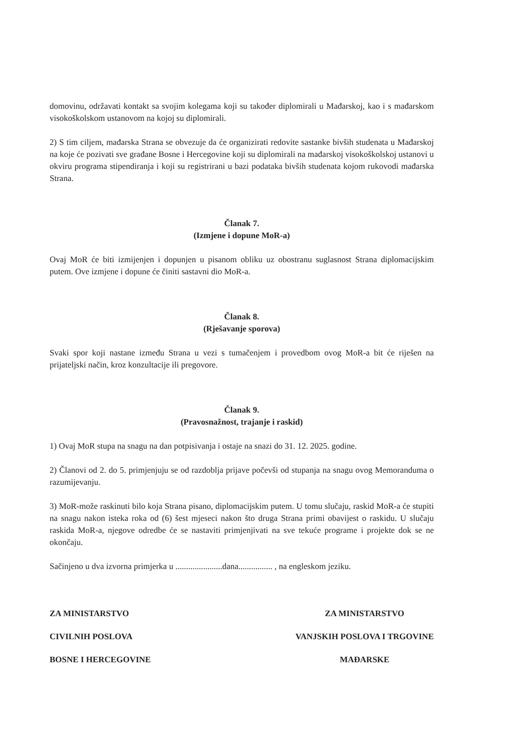domovinu, održavati kontakt sa svojim kolegama koji su također diplomirali u Mađarskoj, kao i s mađarskom visokoškolskom ustanovom na kojoj su diplomirali.
2) S tim ciljem, mađarska Strana se obvezuje da će organizirati redovite sastanke bivših studenata u Mađarskoj na koje će pozivati sve građane Bosne i Hercegovine koji su diplomirali na mađarskoj visokoškolskoj ustanovi u okviru programa stipendiranja i koji su registrirani u bazi podataka bivših studenata kojom rukovodi mađarska Strana.
Članak 7.
(Izmjene i dopune MoR-a)
Ovaj MoR će biti izmijenjen i dopunjen u pisanom obliku uz obostranu suglasnost Strana diplomacijskim putem. Ove izmjene i dopune će činiti sastavni dio MoR-a.
Članak 8.
(Rješavanje sporova)
Svaki spor koji nastane između Strana u vezi s tumačenjem i provedbom ovog MoR-a bit će riješen na prijateljski način, kroz konzultacije ili pregovore.
Članak 9.
(Pravosnažnost, trajanje i raskid)
1) Ovaj MoR stupa na snagu na dan potpisivanja i ostaje na snazi do 31. 12. 2025. godine.
2) Članovi od 2. do 5. primjenjuju se od razdoblja prijave počevši od stupanja na snagu ovog Memoranduma o razumijevanju.
3) MoR-može raskinuti bilo koja Strana pisano, diplomacijskim putem. U tomu slučaju, raskid MoR-a će stupiti na snagu nakon isteka roka od (6) šest mjeseci nakon što druga Strana primi obavijest o raskidu. U slučaju raskida MoR-a, njegove odredbe će se nastaviti primjenjivati na sve tekuće programe i projekte dok se ne okončaju.
Sačinjeno u dva izvorna primjerka u ......................dana................ , na engleskom jeziku.
ZA MINISTARSTVO
CIVILNIH POSLOVA
BOSNE I HERCEGOVINE
ZA MINISTARSTVO
VANJSKIH POSLOVA I TRGOVINE
MAĐARSKE